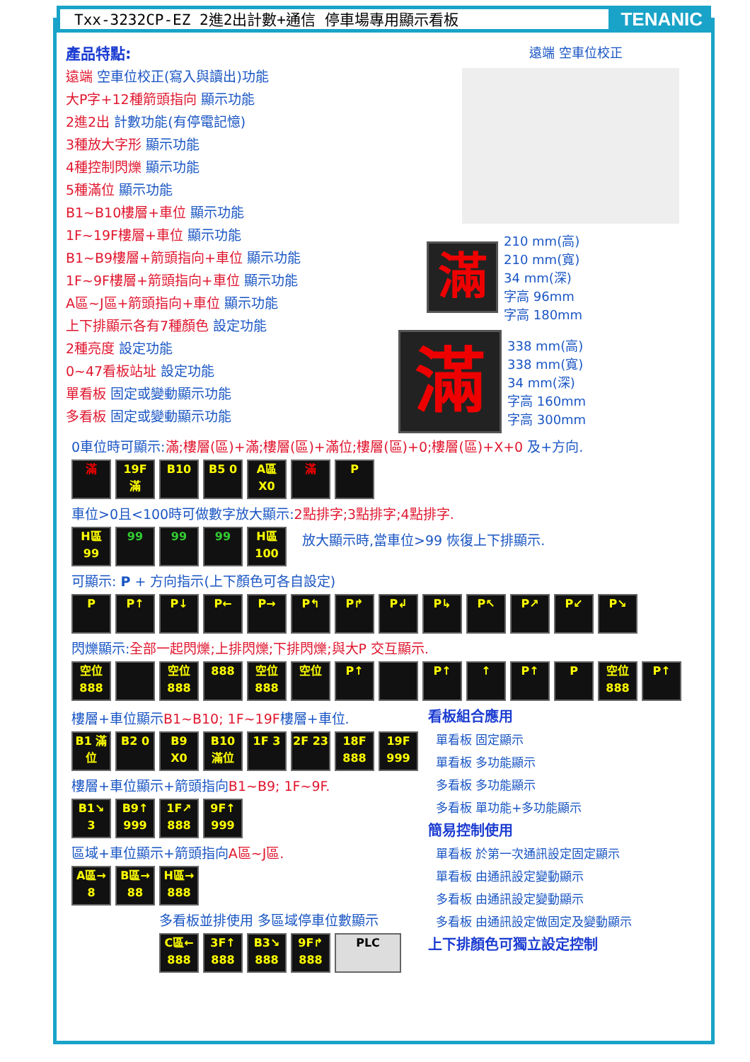Txx-3232CP-EZ 2進2出計數+通信 停車場專用顯示看板
TENANIC
產品特點:
遠端 空車位校正(寫入與讀出)功能
大P字+12種箭頭指向 顯示功能
2進2出 計數功能(有停電記憶)
3種放大字形 顯示功能
4種控制閃爍 顯示功能
5種滿位 顯示功能
B1~B10樓層+車位 顯示功能
1F~19F樓層+車位 顯示功能
B1~B9樓層+箭頭指向+車位 顯示功能
1F~9F樓層+箭頭指向+車位 顯示功能
A區~J區+箭頭指向+車位 顯示功能
上下排顯示各有7種顏色 設定功能
2種亮度 設定功能
0~47看板站址 設定功能
單看板 固定或變動顯示功能
多看板 固定或變動顯示功能
遠端 空車位校正
滿
210 mm(高)
210 mm(寬)
34 mm(深)
字高 96mm
字高 180mm
滿
338 mm(高)
338 mm(寬)
34 mm(深)
字高 160mm
字高 300mm
出口 入口 1 2
0車位時可顯示:滿;樓層(區)+滿;樓層(區)+滿位;樓層(區)+0;樓層(區)+X+0 及+方向.
滿 19F 滿
B10 B5 0 A區 X0
滿 P
車位>0且<100時可做數字放大顯示:2點排字;3點排字;4點排字.
H區 99
99 99 99 H區 100
放大顯示時,當車位>99 恢復上下排顯示.
可顯示: P + 方向指示(上下顏色可各自設定)
P P↑ P↓ P← P→ P↰ P↱ P↲ P↳ P↖ P↗ P↙ P↘
閃爍顯示:全部一起閃爍;上排閃爍;下排閃爍;與大P 交互顯示.
空位 888
空位 888
888 空位 888
空位 P↑ P↑ ↑ P↑ P 空位 888
P↑
樓層+車位顯示B1~B10; 1F~19F樓層+車位.
B1 滿位
B2 0 B9 X0 B10 滿位
1F 3 2F 23 18F 888
19F 999
樓層+車位顯示+箭頭指向B1~B9; 1F~9F.
B1↘ 3 B9↑ 999
1F↗ 888
9F↑ 999
區域+車位顯示+箭頭指向A區~J區.
A區→ 8
B區→ 88
H區→ 888
多看板並排使用 多區域停車位數顯示
C區← 888
3F↑ 888
B3↘ 888
9F↱ 888
PLC
看板組合應用
單看板 固定顯示
單看板 多功能顯示
多看板 多功能顯示
多看板 單功能+多功能顯示
簡易控制使用
單看板 於第一次通訊設定固定顯示
單看板 由通訊設定變動顯示
多看板 由通訊設定變動顯示
多看板 由通訊設定做固定及變動顯示
上下排顏色可獨立設定控制